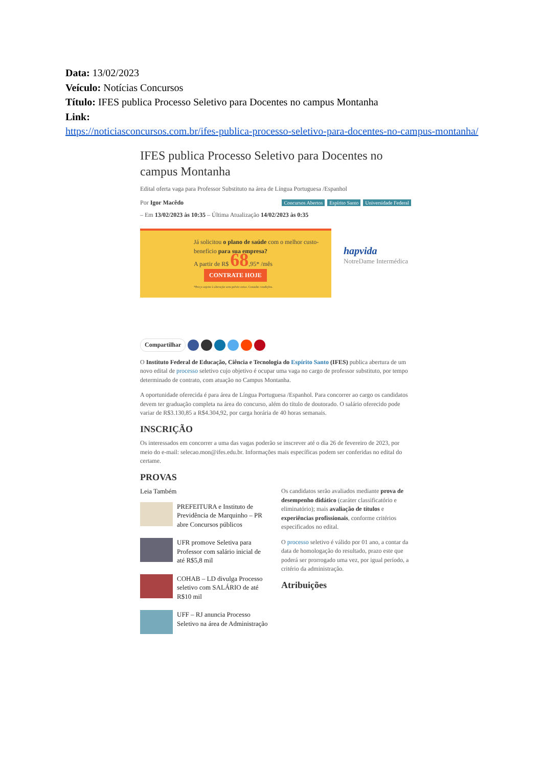Data: 13/02/2023
Veículo: Notícias Concursos
Título: IFES publica Processo Seletivo para Docentes no campus Montanha
Link:
https://noticiasconcursos.com.br/ifes-publica-processo-seletivo-para-docentes-no-campus-montanha/
IFES publica Processo Seletivo para Docentes no campus Montanha
Edital oferta vaga para Professor Substituto na área de Língua Portuguesa /Espanhol
Concursos Abertos Espírito Santo Universidade Federal Por Igor Macêdo
– Em 13/02/2023 às 10:35 – Última Atualização 14/02/2023 às 0:35
Já solicitou o plano de saúde com o melhor custo-benefício para sua empresa?
A partir de R$ 68,95* /mês CONTRATE HOJE
*Preço sujeito à alteração sem prévio aviso. Consulte condições.
hapvida
NotreDame Intermédica
Compartilhar
O Instituto Federal de Educação, Ciência e Tecnologia do Espírito Santo (IFES) publica abertura de um novo edital de processo seletivo cujo objetivo é ocupar uma vaga no cargo de professor substituto, por tempo determinado de contrato, com atuação no Campus Montanha.
A oportunidade oferecida é para área de Língua Portuguesa /Espanhol. Para concorrer ao cargo os candidatos devem ter graduação completa na área do concurso, além do título de doutorado. O salário oferecido pode variar de R$3.130,85 a R$4.304,92, por carga horária de 40 horas semanais.
INSCRIÇÃO
Os interessados em concorrer a uma das vagas poderão se inscrever até o dia 26 de fevereiro de 2023, por meio do e-mail: selecao.mon@ifes.edu.br. Informações mais específicas podem ser conferidas no edital do certame.
PROVAS
Leia Também
PREFEITURA e Instituto de Previdência de Marquinho – PR abre Concursos públicos
UFR promove Seletiva para Professor com salário inicial de até R$5,8 mil
COHAB – LD divulga Processo seletivo com SALÁRIO de até R$10 mil
UFF – RJ anuncia Processo Seletivo na área de Administração
Os candidatos serão avaliados mediante prova de desempenho didático (caráter classificatório e eliminatório); mais avaliação de títulos e experiências profissionais, conforme critérios especificados no edital.
O processo seletivo é válido por 01 ano, a contar da data de homologação do resultado, prazo este que poderá ser prorrogado uma vez, por igual período, a critério da administração.
Atribuições